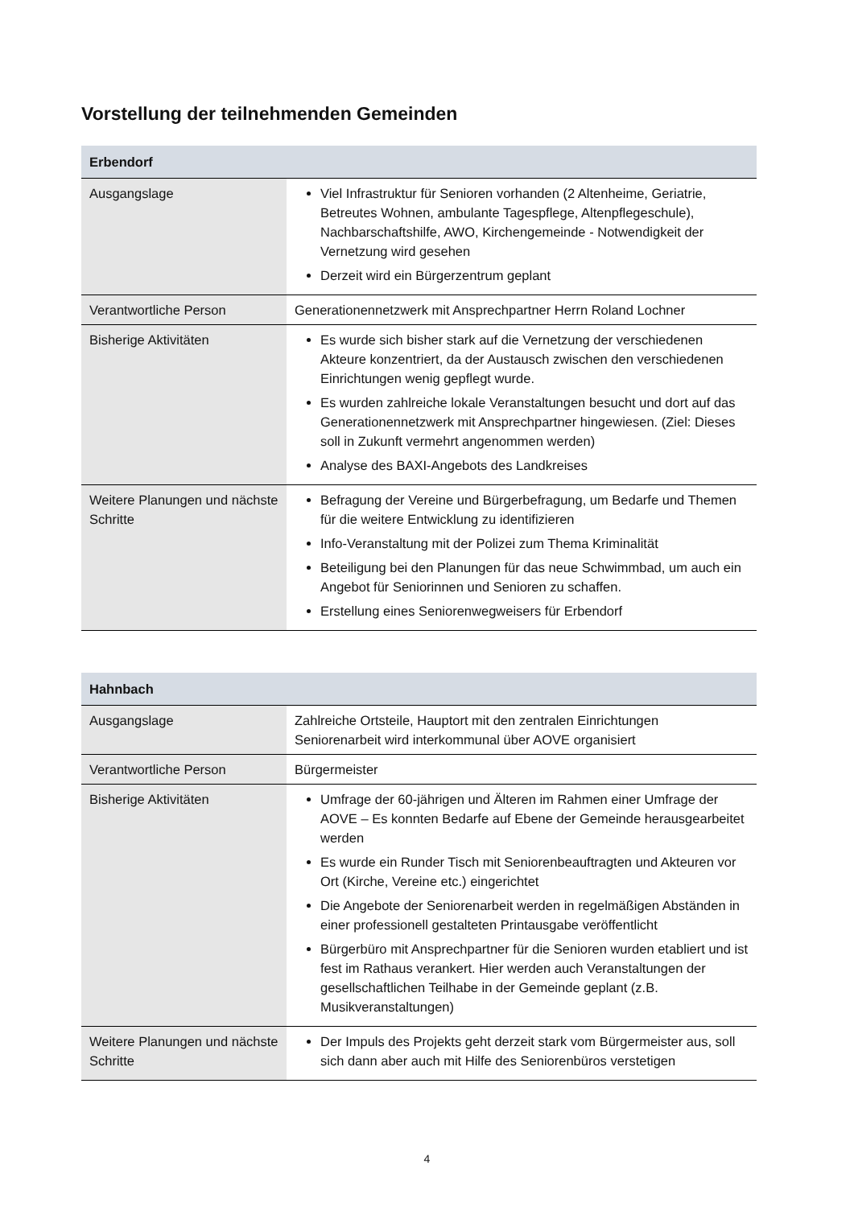Vorstellung der teilnehmenden Gemeinden
| Erbendorf | |
| --- | --- |
| Ausgangslage | Viel Infrastruktur für Senioren vorhanden (2 Altenheime, Geriatrie, Betreutes Wohnen, ambulante Tagespflege, Altenpflegeschule), Nachbarschaftshilfe, AWO, Kirchengemeinde - Notwendigkeit der Vernetzung wird gesehen Derzeit wird ein Bürgerzentrum geplant |
| Verantwortliche Person | Generationennetzwerk mit Ansprechpartner Herrn Roland Lochner |
| Bisherige Aktivitäten | Es wurde sich bisher stark auf die Vernetzung der verschiedenen Akteure konzentriert, da der Austausch zwischen den verschiedenen Einrichtungen wenig gepflegt wurde. Es wurden zahlreiche lokale Veranstaltungen besucht und dort auf das Generationennetzwerk mit Ansprechpartner hingewiesen. (Ziel: Dieses soll in Zukunft vermehrt angenommen werden) Analyse des BAXI-Angebots des Landkreises |
| Weitere Planungen und nächste Schritte | Befragung der Vereine und Bürgerbefragung, um Bedarfe und Themen für die weitere Entwicklung zu identifizieren Info-Veranstaltung mit der Polizei zum Thema Kriminalität Beteiligung bei den Planungen für das neue Schwimmbad, um auch ein Angebot für Seniorinnen und Senioren zu schaffen. Erstellung eines Seniorenwegweisers für Erbendorf |
| Hahnbach | |
| --- | --- |
| Ausgangslage | Zahlreiche Ortsteile, Hauptort mit den zentralen Einrichtungen Seniorenarbeit wird interkommunal über AOVE organisiert |
| Verantwortliche Person | Bürgermeister |
| Bisherige Aktivitäten | Umfrage der 60-jährigen und Älteren im Rahmen einer Umfrage der AOVE – Es konnten Bedarfe auf Ebene der Gemeinde herausgearbeitet werden Es wurde ein Runder Tisch mit Seniorenbeauftragten und Akteuren vor Ort (Kirche, Vereine etc.) eingerichtet Die Angebote der Seniorenarbeit werden in regelmäßigen Abständen in einer professionell gestalteten Printausgabe veröffentlicht Bürgerbüro mit Ansprechpartner für die Senioren wurden etabliert und ist fest im Rathaus verankert. Hier werden auch Veranstaltungen der gesellschaftlichen Teilhabe in der Gemeinde geplant (z.B. Musikveranstaltungen) |
| Weitere Planungen und nächste Schritte | Der Impuls des Projekts geht derzeit stark vom Bürgermeister aus, soll sich dann aber auch mit Hilfe des Seniorenbüros verstetigen |
4